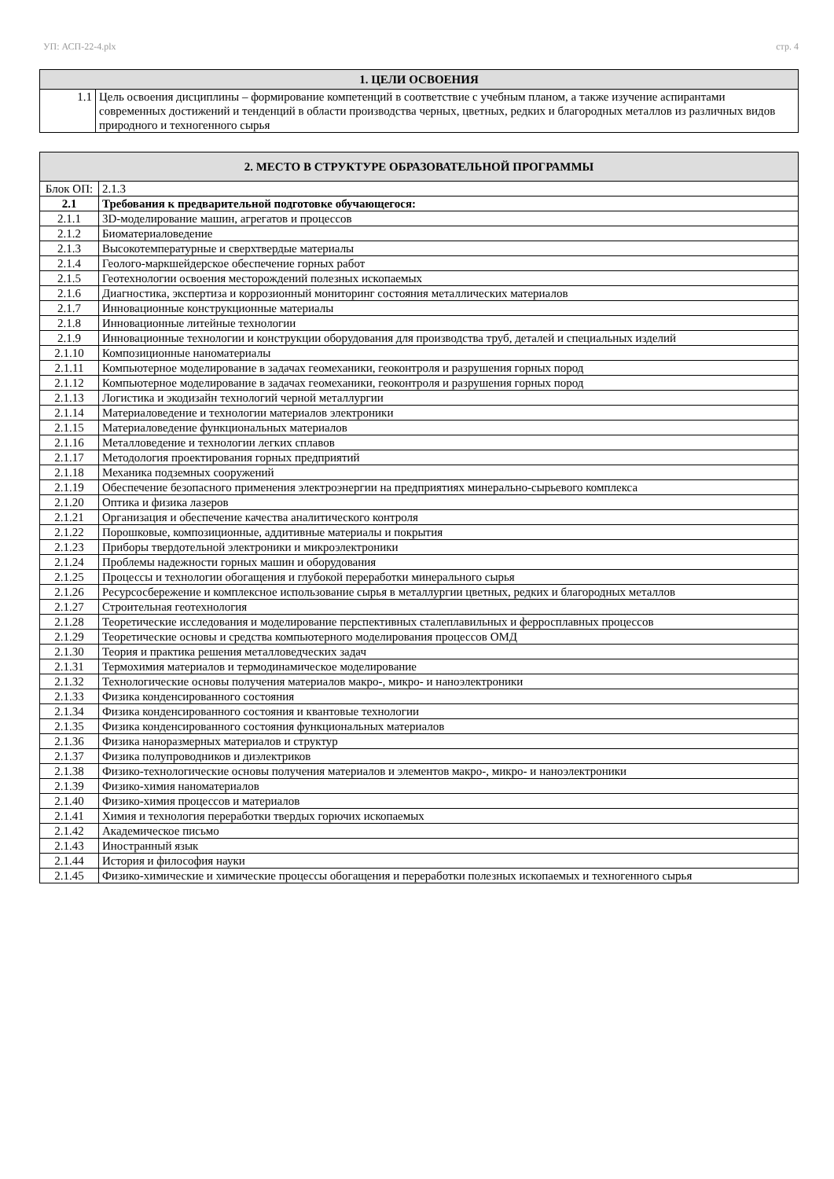УП: АСП-22-4.plx стр. 4
| 1. ЦЕЛИ ОСВОЕНИЯ | |
| 1.1 | Цель освоения дисциплины – формирование компетенций в соответствие с учебным планом, а также изучение аспирантами современных достижений и тенденций в области производства черных, цветных, редких и благородных металлов из различных видов природного и техногенного сырья |
| 2. МЕСТО В СТРУКТУРЕ ОБРАЗОВАТЕЛЬНОЙ ПРОГРАММЫ | | |
| Блок ОП: | | 2.1.3 |
| 2.1 | Требования к предварительной подготовке обучающегося: | |
| 2.1.1 | 3D-моделирование машин, агрегатов и процессов | |
| 2.1.2 | Биоматериаловедение | |
| 2.1.3 | Высокотемпературные и сверхтвердые материалы | |
| 2.1.4 | Геолого-маркшейдерское обеспечение горных работ | |
| 2.1.5 | Геотехнологии освоения месторождений полезных ископаемых | |
| 2.1.6 | Диагностика, экспертиза и коррозионный мониторинг состояния металлических материалов | |
| 2.1.7 | Инновационные конструкционные материалы | |
| 2.1.8 | Инновационные литейные технологии | |
| 2.1.9 | Инновационные технологии и конструкции оборудования для производства труб, деталей и специальных изделий | |
| 2.1.10 | Композиционные наноматериалы | |
| 2.1.11 | Компьютерное моделирование в задачах геомеханики, геоконтроля и разрушения горных пород | |
| 2.1.12 | Компьютерное моделирование в задачах геомеханики, геоконтроля и разрушения горных пород | |
| 2.1.13 | Логистика и экодизайн технологий черной металлургии | |
| 2.1.14 | Материаловедение и технологии материалов электроники | |
| 2.1.15 | Материаловедение функциональных материалов | |
| 2.1.16 | Металловедение и технологии легких сплавов | |
| 2.1.17 | Методология проектирования горных предприятий | |
| 2.1.18 | Механика подземных сооружений | |
| 2.1.19 | Обеспечение безопасного применения электроэнергии на предприятиях минерально-сырьевого комплекса | |
| 2.1.20 | Оптика и физика лазеров | |
| 2.1.21 | Организация и обеспечение качества аналитического контроля | |
| 2.1.22 | Порошковые, композиционные, аддитивные материалы и покрытия | |
| 2.1.23 | Приборы твердотельной электроники и микроэлектроники | |
| 2.1.24 | Проблемы надежности горных машин и оборудования | |
| 2.1.25 | Процессы и технологии обогащения и глубокой переработки минерального сырья | |
| 2.1.26 | Ресурсосбережение и комплексное использование сырья в металлургии цветных, редких и благородных металлов | |
| 2.1.27 | Строительная геотехнология | |
| 2.1.28 | Теоретические исследования и моделирование перспективных сталеплавильных и ферросплавных процессов | |
| 2.1.29 | Теоретические основы и средства компьютерного моделирования процессов ОМД | |
| 2.1.30 | Теория и практика решения металловедческих задач | |
| 2.1.31 | Термохимия материалов и термодинамическое моделирование | |
| 2.1.32 | Технологические основы получения материалов макро-, микро- и наноэлектроники | |
| 2.1.33 | Физика конденсированного состояния | |
| 2.1.34 | Физика конденсированного состояния и квантовые технологии | |
| 2.1.35 | Физика конденсированного состояния функциональных материалов | |
| 2.1.36 | Физика наноразмерных материалов и структур | |
| 2.1.37 | Физика полупроводников и диэлектриков | |
| 2.1.38 | Физико-технологические основы получения материалов и элементов макро-, микро- и наноэлектроники | |
| 2.1.39 | Физико-химия наноматериалов | |
| 2.1.40 | Физико-химия процессов и материалов | |
| 2.1.41 | Химия и технология переработки твердых горючих ископаемых | |
| 2.1.42 | Академическое письмо | |
| 2.1.43 | Иностранный язык | |
| 2.1.44 | История и философия науки | |
| 2.1.45 | Физико-химические и химические процессы обогащения и переработки полезных ископаемых и техногенного сырья | |